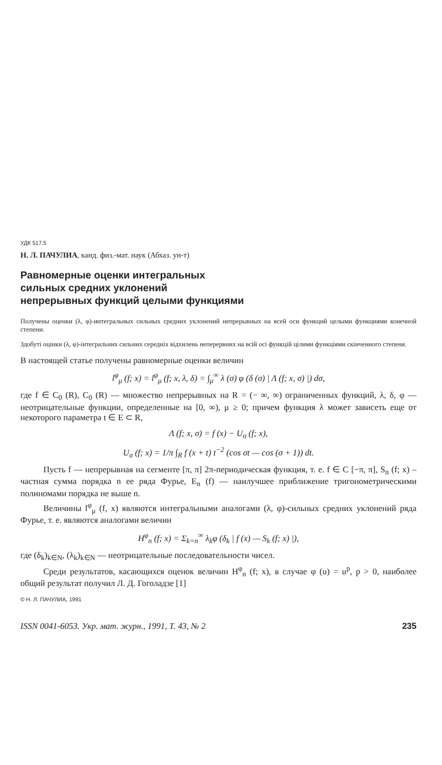УДК 517.5
Н. Л. ПАЧУЛИА, канд. физ.-мат. наук (Абхаз. ун-т)
Равномерные оценки интегральных
сильных средних уклонений
непрерывных функций целыми функциями
Получены оценки (λ, φ)-интегральных сильных средних уклонений непрерывных на всей оси функций целыми функциями конечной степени.
Здобуті оцінки (λ, φ)-інтегральних сильних середніх відхилень неперервних на всій осі функцій цілими функціями скінченного степеня.
В настоящей статье получены равномерные оценки величин
l<sup>φ</sup><sub>μ</sub> (f; x) = l<sup>φ</sup><sub>μ</sub> (f; x, λ, δ) = ∫<sub>μ</sub><sup>∞</sup> λ (σ) φ (δ (σ) | Λ (f; x, σ) |) dσ,
где f ∈ C<sub>0</sub> (R), C<sub>0</sub> (R) — множество непрерывных на R = (− ∞, ∞) ограниченных функций, λ, δ, φ — неотрицательные функции, определенные на [0, ∞), μ ≥ 0; причем функция λ может зависеть еще от некоторого параметра t ∈ E ⊂ R,
Λ (f; x, σ) = f (x) − U<sub>σ</sub> (f; x),
U<sub>σ</sub> (f; x) = 1/π ∫<sub>R</sub> f (x + t) t<sup>−2</sup> (cos σt — cos (σ + 1)) dt.
Пусть f — непрерывная на сегменте [π, π] 2π-периодическая функция, т. е. f ∈ C [−π, π], S<sub>n</sub> (f; x) – частная сумма порядка n ее ряда Фурье, E<sub>n</sub> (f) — наилучшее приближение тригонометрическими полиномами порядка не выше n.
Величины l<sup>φ</sup><sub>μ</sub> (f, x) являются интегральными аналогами (λ, φ)-сильных средних уклонений ряда Фурье, т. е. являются аналогами величин
H<sup>φ</sup><sub>n</sub> (f; x) = Σ<sub>k=n</sub><sup>∞</sup> λ<sub>k</sub>φ (δ<sub>k</sub> | f (x) — S<sub>k</sub> (f; x) |),
где (δ<sub>k</sub>)<sub>k∈N</sub>, (λ<sub>k</sub>)<sub>k∈N</sub> — неотрицательные последовательности чисел.
Среди результатов, касающихся оценок величин H<sup>φ</sup><sub>n</sub> (f; x), в случае φ (u) = u<sup>p</sup>, p > 0, наиболее общий результат получил Л. Д. Гоголадзе [1]
© Н. Л. ПАЧУЛИА, 1991
ISSN 0041-6053. Укр. мат. журн., 1991, Т. 43, № 2 235